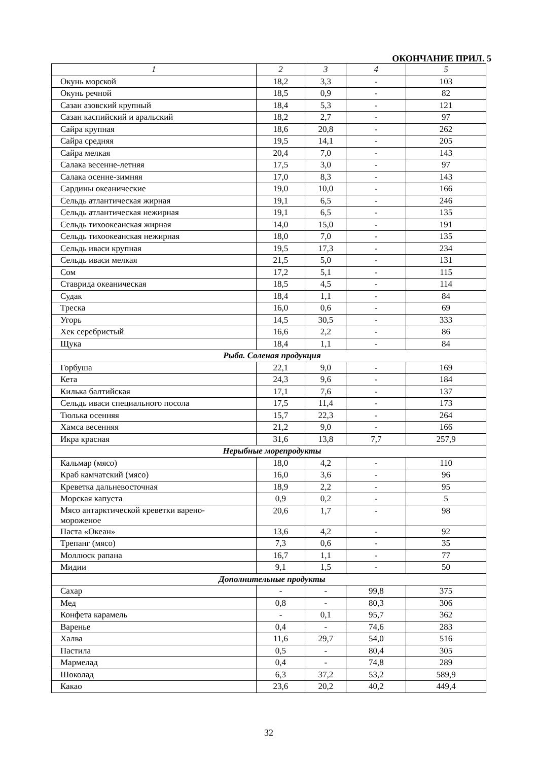ОКОНЧАНИЕ ПРИЛ. 5
| 1 | 2 | 3 | 4 | 5 |
| --- | --- | --- | --- | --- |
| Окунь морской | 18,2 | 3,3 | - | 103 |
| Окунь речной | 18,5 | 0,9 | - | 82 |
| Сазан азовский крупный | 18,4 | 5,3 | - | 121 |
| Сазан каспийский и аральский | 18,2 | 2,7 | - | 97 |
| Сайра крупная | 18,6 | 20,8 | - | 262 |
| Сайра средняя | 19,5 | 14,1 | - | 205 |
| Сайра мелкая | 20,4 | 7,0 | - | 143 |
| Салака весенне-летняя | 17,5 | 3,0 | - | 97 |
| Салака осенне-зимняя | 17,0 | 8,3 | - | 143 |
| Сардины океанические | 19,0 | 10,0 | - | 166 |
| Сельдь атлантическая жирная | 19,1 | 6,5 | - | 246 |
| Сельдь атлантическая нежирная | 19,1 | 6,5 | - | 135 |
| Сельдь тихоокеанская жирная | 14,0 | 15,0 | - | 191 |
| Сельдь тихоокеанская нежирная | 18,0 | 7,0 | - | 135 |
| Сельдь иваси крупная | 19,5 | 17,3 | - | 234 |
| Сельдь иваси мелкая | 21,5 | 5,0 | - | 131 |
| Сом | 17,2 | 5,1 | - | 115 |
| Ставрида океаническая | 18,5 | 4,5 | - | 114 |
| Судак | 18,4 | 1,1 | - | 84 |
| Треска | 16,0 | 0,6 | - | 69 |
| Угорь | 14,5 | 30,5 | - | 333 |
| Хек серебристый | 16,6 | 2,2 | - | 86 |
| Щука | 18,4 | 1,1 | - | 84 |
| Рыба. Соленая продукция | | | | |
| Горбуша | 22,1 | 9,0 | - | 169 |
| Кета | 24,3 | 9,6 | - | 184 |
| Килька балтийская | 17,1 | 7,6 | - | 137 |
| Сельдь иваси специального посола | 17,5 | 11,4 | - | 173 |
| Тюлька осенняя | 15,7 | 22,3 | - | 264 |
| Хамса весенняя | 21,2 | 9,0 | - | 166 |
| Икра красная | 31,6 | 13,8 | 7,7 | 257,9 |
| Нерыбные морепродукты | | | | |
| Кальмар (мясо) | 18,0 | 4,2 | - | 110 |
| Краб камчатский (мясо) | 16,0 | 3,6 | - | 96 |
| Креветка дальневосточная | 18,9 | 2,2 | - | 95 |
| Морская капуста | 0,9 | 0,2 | - | 5 |
| Мясо антарктической креветки варено- мороженое | 20,6 | 1,7 | - | 98 |
| Паста «Океан» | 13,6 | 4,2 | - | 92 |
| Трепанг (мясо) | 7,3 | 0,6 | - | 35 |
| Моллюск рапана | 16,7 | 1,1 | - | 77 |
| Мидии | 9,1 | 1,5 | - | 50 |
| Дополнительные продукты | | | | |
| Сахар | - | - | 99,8 | 375 |
| Мед | 0,8 | - | 80,3 | 306 |
| Конфета карамель | - | 0,1 | 95,7 | 362 |
| Варенье | 0,4 | - | 74,6 | 283 |
| Халва | 11,6 | 29,7 | 54,0 | 516 |
| Пастила | 0,5 | - | 80,4 | 305 |
| Мармелад | 0,4 | - | 74,8 | 289 |
| Шоколад | 6,3 | 37,2 | 53,2 | 589,9 |
| Какао | 23,6 | 20,2 | 40,2 | 449,4 |
32